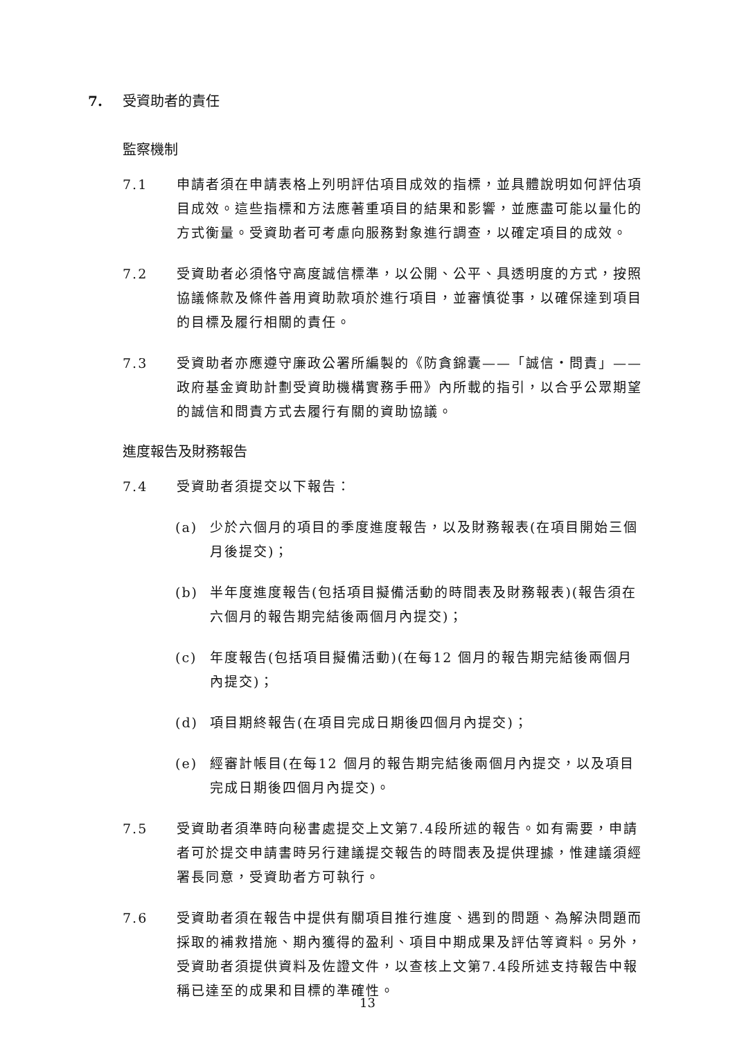7. 受資助者的責任
監察機制
7.1 申請者須在申請表格上列明評估項目成效的指標，並具體說明如何評估項目成效。這些指標和方法應著重項目的結果和影響，並應盡可能以量化的方式衡量。受資助者可考慮向服務對象進行調查，以確定項目的成效。
7.2 受資助者必須恪守高度誠信標準，以公開、公平、具透明度的方式，按照協議條款及條件善用資助款項於進行項目，並審慎從事，以確保達到項目的目標及履行相關的責任。
7.3 受資助者亦應遵守廉政公署所編製的《防貪錦囊——「誠信‧問責」——政府基金資助計劃受資助機構實務手冊》內所載的指引，以合乎公眾期望的誠信和問責方式去履行有關的資助協議。
進度報告及財務報告
7.4 受資助者須提交以下報告：
(a) 少於六個月的項目的季度進度報告，以及財務報表(在項目開始三個月後提交)；
(b) 半年度進度報告(包括項目擬備活動的時間表及財務報表)(報告須在六個月的報告期完結後兩個月內提交)；
(c) 年度報告(包括項目擬備活動)(在每12 個月的報告期完結後兩個月內提交)；
(d) 項目期終報告(在項目完成日期後四個月內提交)；
(e) 經審計帳目(在每12 個月的報告期完結後兩個月內提交，以及項目完成日期後四個月內提交)。
7.5 受資助者須準時向秘書處提交上文第7.4段所述的報告。如有需要，申請者可於提交申請書時另行建議提交報告的時間表及提供理據，惟建議須經署長同意，受資助者方可執行。
7.6 受資助者須在報告中提供有關項目推行進度、遇到的問題、為解決問題而採取的補救措施、期內獲得的盈利、項目中期成果及評估等資料。另外，受資助者須提供資料及佐證文件，以查核上文第7.4段所述支持報告中報稱已達至的成果和目標的準確性。
13